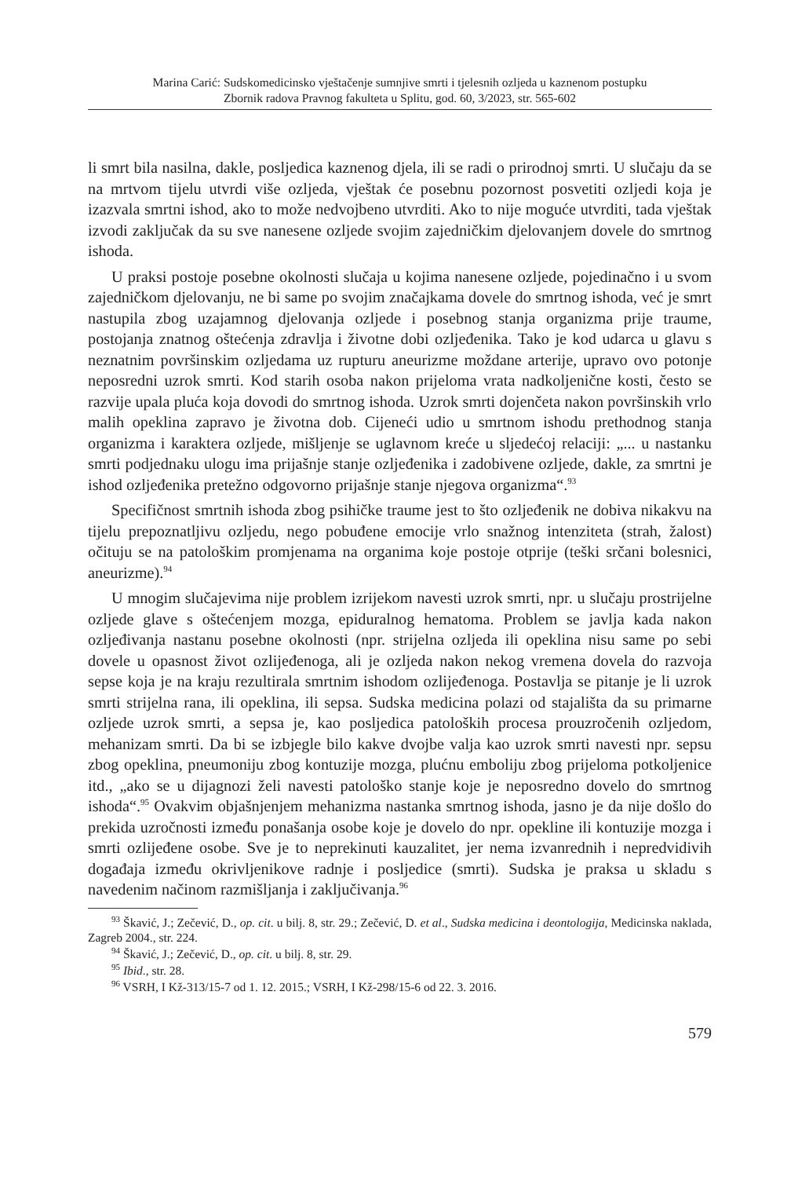Marina Carić: Sudskomedicinsko vještačenje sumnjive smrti i tjelesnih ozljeda u kaznenom postupku
Zbornik radova Pravnog fakulteta u Splitu, god. 60, 3/2023, str. 565-602
li smrt bila nasilna, dakle, posljedica kaznenog djela, ili se radi o prirodnoj smrti. U slučaju da se na mrtvom tijelu utvrdi više ozljeda, vještak će posebnu pozornost posvetiti ozljedi koja je izazvala smrtni ishod, ako to može nedvojbeno utvrditi. Ako to nije moguće utvrditi, tada vještak izvodi zaključak da su sve nanesene ozljede svojim zajedničkim djelovanjem dovele do smrtnog ishoda.
U praksi postoje posebne okolnosti slučaja u kojima nanesene ozljede, pojedinačno i u svom zajedničkom djelovanju, ne bi same po svojim značajkama dovele do smrtnog ishoda, već je smrt nastupila zbog uzajamnog djelovanja ozljede i posebnog stanja organizma prije traume, postojanja znatnog oštećenja zdravlja i životne dobi ozljeđenika. Tako je kod udarca u glavu s neznatnim površinskim ozljedama uz rupturu aneurizme moždane arterije, upravo ovo potonje neposredni uzrok smrti. Kod starih osoba nakon prijeloma vrata nadkoljenične kosti, često se razvije upala pluća koja dovodi do smrtnog ishoda. Uzrok smrti dojenčeta nakon površinskih vrlo malih opeklina zapravo je životna dob. Cijeneći udio u smrtnom ishodu prethodnog stanja organizma i karaktera ozljede, mišljenje se uglavnom kreće u sljedećoj relaciji: „... u nastanku smrti podjednaku ulogu ima prijašnje stanje ozljeđenika i zadobivene ozljede, dakle, za smrtni je ishod ozljeđenika pretežno odgovorno prijašnje stanje njegova organizma“.<sup>93</sup>
Specifičnost smrtnih ishoda zbog psihičke traume jest to što ozljeđenik ne dobiva nikakvu na tijelu prepoznatljivu ozljedu, nego pobuđene emocije vrlo snažnog intenziteta (strah, žalost) očituju se na patološkim promjenama na organima koje postoje otprije (teški srčani bolesnici, aneurizme).<sup>94</sup>
U mnogim slučajevima nije problem izrijekom navesti uzrok smrti, npr. u slučaju prostrijelne ozljede glave s oštećenjem mozga, epiduralnog hematoma. Problem se javlja kada nakon ozljeđivanja nastanu posebne okolnosti (npr. strijelna ozljeda ili opeklina nisu same po sebi dovele u opasnost život ozlijeđenoga, ali je ozljeda nakon nekog vremena dovela do razvoja sepse koja je na kraju rezultirala smrtnim ishodom ozlijeđenoga. Postavlja se pitanje je li uzrok smrti strijelna rana, ili opeklina, ili sepsa. Sudska medicina polazi od stajališta da su primarne ozljede uzrok smrti, a sepsa je, kao posljedica patoloških procesa prouzročenih ozljedom, mehanizam smrti. Da bi se izbjegle bilo kakve dvojbe valja kao uzrok smrti navesti npr. sepsu zbog opeklina, pneumoniju zbog kontuzije mozga, plućnu emboliju zbog prijeloma potkoljenice itd., „ako se u dijagnozi želi navesti patološko stanje koje je neposredno dovelo do smrtnog ishoda“.<sup>95</sup> Ovakvim objašnjenjem mehanizma nastanka smrtnog ishoda, jasno je da nije došlo do prekida uzročnosti između ponašanja osobe koje je dovelo do npr. opekline ili kontuzije mozga i smrti ozlijeđene osobe. Sve je to neprekinuti kauzalitet, jer nema izvanrednih i nepredvidivih događaja između okrivljenikove radnje i posljedice (smrti). Sudska je praksa u skladu s navedenim načinom razmišljanja i zaključivanja.<sup>96</sup>
<sup>93</sup> Škavić, J.; Zečević, D., op. cit. u bilj. 8, str. 29.; Zečević, D. et al., Sudska medicina i deontologija, Medicinska naklada, Zagreb 2004., str. 224.
<sup>94</sup> Škavić, J.; Zečević, D., op. cit. u bilj. 8, str. 29.
<sup>95</sup> Ibid., str. 28.
<sup>96</sup> VSRH, I Kž-313/15-7 od 1. 12. 2015.; VSRH, I Kž-298/15-6 od 22. 3. 2016.
579